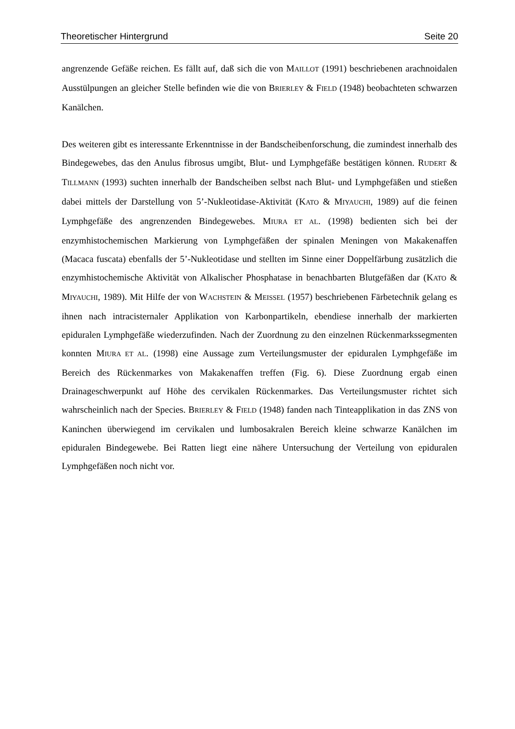Theoretischer Hintergrund Seite 20
angrenzende Gefäße reichen. Es fällt auf, daß sich die von MAILLOT (1991) beschriebenen arachnoidalen Ausstülpungen an gleicher Stelle befinden wie die von BRIERLEY & FIELD (1948) beobachteten schwarzen Kanälchen.
Des weiteren gibt es interessante Erkenntnisse in der Bandscheibenforschung, die zumindest innerhalb des Bindegewebes, das den Anulus fibrosus umgibt, Blut- und Lymphgefäße bestätigen können. RUDERT & TILLMANN (1993) suchten innerhalb der Bandscheiben selbst nach Blut- und Lymphgefäßen und stießen dabei mittels der Darstellung von 5’-Nukleotidase-Aktivität (KATO & MIYAUCHI, 1989) auf die feinen Lymphgefäße des angrenzenden Bindegewebes. MIURA ET AL. (1998) bedienten sich bei der enzymhistochemischen Markierung von Lymphgefäßen der spinalen Meningen von Makakenaffen (Macaca fuscata) ebenfalls der 5’-Nukleotidase und stellten im Sinne einer Doppelfärbung zusätzlich die enzymhistochemische Aktivität von Alkalischer Phosphatase in benachbarten Blutgefäßen dar (KATO & MIYAUCHI, 1989). Mit Hilfe der von WACHSTEIN & MEISSEL (1957) beschriebenen Färbetechnik gelang es ihnen nach intracisternaler Applikation von Karbonpartikeln, ebendiese innerhalb der markierten epiduralen Lymphgefäße wiederzufinden. Nach der Zuordnung zu den einzelnen Rückenmarkssegmenten konnten MIURA ET AL. (1998) eine Aussage zum Verteilungsmuster der epiduralen Lymphgefäße im Bereich des Rückenmarkes von Makakenaffen treffen (Fig. 6). Diese Zuordnung ergab einen Drainageschwerpunkt auf Höhe des cervikalen Rückenmarkes. Das Verteilungsmuster richtet sich wahrscheinlich nach der Species. BRIERLEY & FIELD (1948) fanden nach Tinteapplikation in das ZNS von Kaninchen überwiegend im cervikalen und lumbosakralen Bereich kleine schwarze Kanälchen im epiduralen Bindegewebe. Bei Ratten liegt eine nähere Untersuchung der Verteilung von epiduralen Lymphgefäßen noch nicht vor.